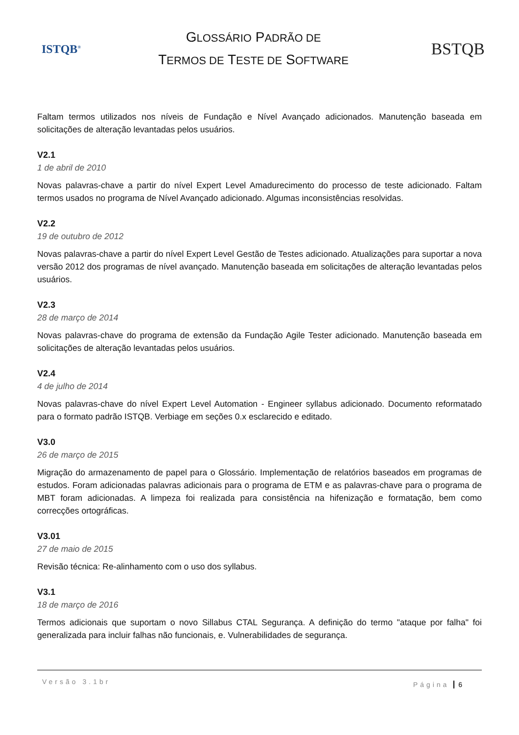ISTQB<sup>®</sup>
GLOSSÁRIO PADRÃO DE
TERMOS DE TESTE DE SOFTWARE
BSTQB
Faltam termos utilizados nos níveis de Fundação e Nível Avançado adicionados. Manutenção baseada em solicitações de alteração levantadas pelos usuários.
V2.1
1 de abril de 2010
Novas palavras-chave a partir do nível Expert Level Amadurecimento do processo de teste adicionado. Faltam termos usados no programa de Nível Avançado adicionado. Algumas inconsistências resolvidas.
V2.2
19 de outubro de 2012
Novas palavras-chave a partir do nível Expert Level Gestão de Testes adicionado. Atualizações para suportar a nova versão 2012 dos programas de nível avançado. Manutenção baseada em solicitações de alteração levantadas pelos usuários.
V2.3
28 de março de 2014
Novas palavras-chave do programa de extensão da Fundação Agile Tester adicionado. Manutenção baseada em solicitações de alteração levantadas pelos usuários.
V2.4
4 de julho de 2014
Novas palavras-chave do nível Expert Level Automation - Engineer syllabus adicionado. Documento reformatado para o formato padrão ISTQB. Verbiage em seções 0.x esclarecido e editado.
V3.0
26 de março de 2015
Migração do armazenamento de papel para o Glossário. Implementação de relatórios baseados em programas de estudos. Foram adicionadas palavras adicionais para o programa de ETM e as palavras-chave para o programa de MBT foram adicionadas. A limpeza foi realizada para consistência na hifenização e formatação, bem como correcções ortográficas.
V3.01
27 de maio de 2015
Revisão técnica: Re-alinhamento com o uso dos syllabus.
V3.1
18 de março de 2016
Termos adicionais que suportam o novo Sillabus CTAL Segurança. A definição do termo "ataque por falha" foi generalizada para incluir falhas não funcionais, e. Vulnerabilidades de segurança.
Versão 3.1br Página 6